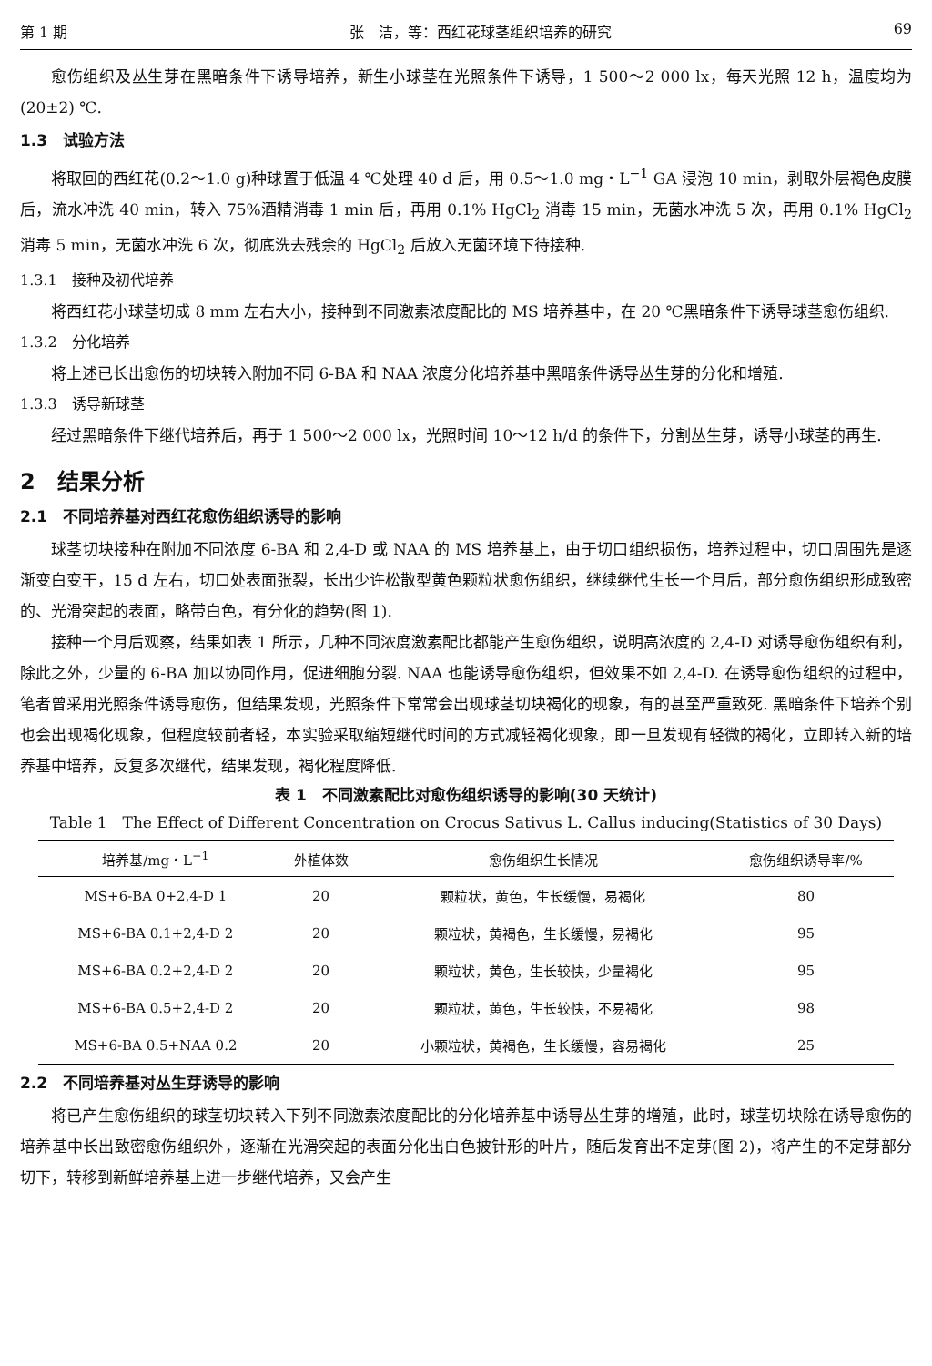第 1 期 张　洁，等：西红花球茎组织培养的研究 69
愈伤组织及丛生芽在黑暗条件下诱导培养，新生小球茎在光照条件下诱导，1 500～2 000 lx，每天光照 12 h，温度均为(20±2) ℃.
1.3　试验方法
将取回的西红花(0.2～1.0 g)种球置于低温 4 ℃处理 40 d 后，用 0.5～1.0 mg・L<sup>−1</sup> GA 浸泡 10 min，剥取外层褐色皮膜后，流水冲洗 40 min，转入 75%酒精消毒 1 min 后，再用 0.1% HgCl<sub>2</sub> 消毒 15 min，无菌水冲洗 5 次，再用 0.1% HgCl<sub>2</sub> 消毒 5 min，无菌水冲洗 6 次，彻底洗去残余的 HgCl<sub>2</sub> 后放入无菌环境下待接种.
1.3.1　接种及初代培养
将西红花小球茎切成 8 mm 左右大小，接种到不同激素浓度配比的 MS 培养基中，在 20 ℃黑暗条件下诱导球茎愈伤组织.
1.3.2　分化培养
将上述已长出愈伤的切块转入附加不同 6-BA 和 NAA 浓度分化培养基中黑暗条件诱导丛生芽的分化和增殖.
1.3.3　诱导新球茎
经过黑暗条件下继代培养后，再于 1 500～2 000 lx，光照时间 10～12 h/d 的条件下，分割丛生芽，诱导小球茎的再生.
2　结果分析
2.1　不同培养基对西红花愈伤组织诱导的影响
球茎切块接种在附加不同浓度 6-BA 和 2,4-D 或 NAA 的 MS 培养基上，由于切口组织损伤，培养过程中，切口周围先是逐渐变白变干，15 d 左右，切口处表面张裂，长出少许松散型黄色颗粒状愈伤组织，继续继代生长一个月后，部分愈伤组织形成致密的、光滑突起的表面，略带白色，有分化的趋势(图 1).
接种一个月后观察，结果如表 1 所示，几种不同浓度激素配比都能产生愈伤组织，说明高浓度的 2,4-D 对诱导愈伤组织有利，除此之外，少量的 6-BA 加以协同作用，促进细胞分裂. NAA 也能诱导愈伤组织，但效果不如 2,4-D. 在诱导愈伤组织的过程中，笔者曾采用光照条件诱导愈伤，但结果发现，光照条件下常常会出现球茎切块褐化的现象，有的甚至严重致死. 黑暗条件下培养个别也会出现褐化现象，但程度较前者轻，本实验采取缩短继代时间的方式减轻褐化现象，即一旦发现有轻微的褐化，立即转入新的培养基中培养，反复多次继代，结果发现，褐化程度降低.
表 1　不同激素配比对愈伤组织诱导的影响(30 天统计)
Table 1　The Effect of Different Concentration on Crocus Sativus L. Callus inducing(Statistics of 30 Days)
| 培养基/mg・L<sup>−1</sup> | 外植体数 | 愈伤组织生长情况 | 愈伤组织诱导率/% |
| --- | --- | --- | --- |
| MS+6-BA 0+2,4-D 1 | 20 | 颗粒状，黄色，生长缓慢，易褐化 | 80 |
| MS+6-BA 0.1+2,4-D 2 | 20 | 颗粒状，黄褐色，生长缓慢，易褐化 | 95 |
| MS+6-BA 0.2+2,4-D 2 | 20 | 颗粒状，黄色，生长较快，少量褐化 | 95 |
| MS+6-BA 0.5+2,4-D 2 | 20 | 颗粒状，黄色，生长较快，不易褐化 | 98 |
| MS+6-BA 0.5+NAA 0.2 | 20 | 小颗粒状，黄褐色，生长缓慢，容易褐化 | 25 |
2.2　不同培养基对丛生芽诱导的影响
将已产生愈伤组织的球茎切块转入下列不同激素浓度配比的分化培养基中诱导丛生芽的增殖，此时，球茎切块除在诱导愈伤的培养基中长出致密愈伤组织外，逐渐在光滑突起的表面分化出白色披针形的叶片，随后发育出不定芽(图 2)，将产生的不定芽部分切下，转移到新鲜培养基上进一步继代培养，又会产生